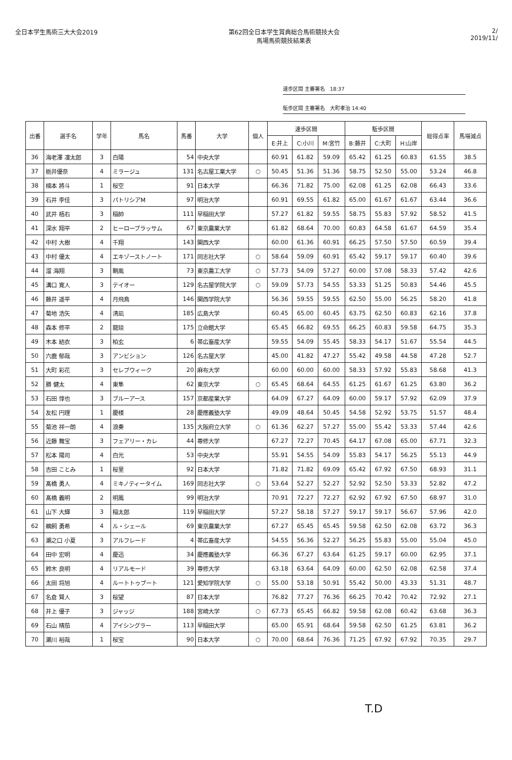全日本学生馬術三大大会2019 第62回全日本学生賞典総合馬術競技大会
馬場馬術競技結果表
2/
2019/11/
速歩区間 主審署名 18:37
駈歩区間 主審署名 大町孝治 14:40
| 出番 | 選手名 | 学年 | 馬名 | 馬番 | 大学 | 個人 | 速歩区間 | | | 駈歩区間 | | | 総得点率 | 馬場減点 |
| --- | --- | --- | --- | --- | --- | --- | --- | --- | --- | --- | --- | --- | --- | --- |
| | | | | | | | E:井上 | C:小川 | M:宮竹 | B:藤井 | C:大町 | H:山岸 | | |
| 36 | 海老澤 凜太郎 | 3 | 白陽 | 54 | 中央大学 | | 60.91 | 61.82 | 59.09 | 65.42 | 61.25 | 60.83 | 61.55 | 38.5 |
| 37 | 栃井優奈 | 4 | ミラージュ | 131 | 名古屋工業大学 | ○ | 50.45 | 51.36 | 51.36 | 58.75 | 52.50 | 55.00 | 53.24 | 46.8 |
| 38 | 楠本 將斗 | 1 | 桜空 | 91 | 日本大学 | | 66.36 | 71.82 | 75.00 | 62.08 | 61.25 | 62.08 | 66.43 | 33.6 |
| 39 | 石井 李佳 | 3 | パトリシアM | 97 | 明治大学 | | 60.91 | 69.55 | 61.82 | 65.00 | 61.67 | 61.67 | 63.44 | 36.6 |
| 40 | 武井 梧右 | 3 | 稲帥 | 111 | 早稲田大学 | | 57.27 | 61.82 | 59.55 | 58.75 | 55.83 | 57.92 | 58.52 | 41.5 |
| 41 | 深水 翔平 | 2 | ヒーローブラッサム | 67 | 東京農業大学 | | 61.82 | 68.64 | 70.00 | 60.83 | 64.58 | 61.67 | 64.59 | 35.4 |
| 42 | 中村 大樹 | 4 | 千翔 | 143 | 関西大学 | | 60.00 | 61.36 | 60.91 | 66.25 | 57.50 | 57.50 | 60.59 | 39.4 |
| 43 | 中村 優太 | 4 | エキゾーストノート | 171 | 同志社大学 | ○ | 58.64 | 59.09 | 60.91 | 65.42 | 59.17 | 59.17 | 60.40 | 39.6 |
| 44 | 溜 海翔 | 3 | 鞘風 | 73 | 東京農工大学 | ○ | 57.73 | 54.09 | 57.27 | 60.00 | 57.08 | 58.33 | 57.42 | 42.6 |
| 45 | 溝口 寛人 | 3 | テイオー | 129 | 名古屋学院大学 | ○ | 59.09 | 57.73 | 54.55 | 53.33 | 51.25 | 50.83 | 54.46 | 45.5 |
| 46 | 藤井 遥平 | 4 | 月飛鳥 | 146 | 関西学院大学 | | 56.36 | 59.55 | 59.55 | 62.50 | 55.00 | 56.25 | 58.20 | 41.8 |
| 47 | 菊地 浩矢 | 4 | 清凪 | 185 | 広島大学 | | 60.45 | 65.00 | 60.45 | 63.75 | 62.50 | 60.83 | 62.16 | 37.8 |
| 48 | 森本 修平 | 2 | 龍琰 | 175 | 立命館大学 | | 65.45 | 66.82 | 69.55 | 66.25 | 60.83 | 59.58 | 64.75 | 35.3 |
| 49 | 木本 結衣 | 3 | 柏玄 | 6 | 帯広畜産大学 | | 59.55 | 54.09 | 55.45 | 58.33 | 54.17 | 51.67 | 55.54 | 44.5 |
| 50 | 六鹿 郁哉 | 3 | アンビション | 126 | 名古屋大学 | | 45.00 | 41.82 | 47.27 | 55.42 | 49.58 | 44.58 | 47.28 | 52.7 |
| 51 | 大町 彩花 | 3 | セレブウィーク | 20 | 麻布大学 | | 60.00 | 60.00 | 60.00 | 58.33 | 57.92 | 55.83 | 58.68 | 41.3 |
| 52 | 勝 健太 | 4 | 東隼 | 62 | 東京大学 | ○ | 65.45 | 68.64 | 64.55 | 61.25 | 61.67 | 61.25 | 63.80 | 36.2 |
| 53 | 石田 惇也 | 3 | ブルーアース | 157 | 京都産業大学 | | 64.09 | 67.27 | 64.09 | 60.00 | 59.17 | 57.92 | 62.09 | 37.9 |
| 54 | 友松 円理 | 1 | 慶楼 | 28 | 慶應義塾大学 | | 49.09 | 48.64 | 50.45 | 54.58 | 52.92 | 53.75 | 51.57 | 48.4 |
| 55 | 菊池 祥一朗 | 4 | 浪奏 | 135 | 大阪府立大学 | ○ | 61.36 | 62.27 | 57.27 | 55.00 | 55.42 | 53.33 | 57.44 | 42.6 |
| 56 | 近藤 舞宝 | 3 | フェアリー・カレ | 44 | 専修大学 | | 67.27 | 72.27 | 70.45 | 64.17 | 67.08 | 65.00 | 67.71 | 32.3 |
| 57 | 松本 陽司 | 4 | 白光 | 53 | 中央大学 | | 55.91 | 54.55 | 54.09 | 55.83 | 54.17 | 56.25 | 55.13 | 44.9 |
| 58 | 吉田 ことみ | 1 | 桜里 | 92 | 日本大学 | | 71.82 | 71.82 | 69.09 | 65.42 | 67.92 | 67.50 | 68.93 | 31.1 |
| 59 | 髙橋 勇人 | 4 | ミキノティータイム | 169 | 同志社大学 | ○ | 53.64 | 52.27 | 52.27 | 52.92 | 52.50 | 53.33 | 52.82 | 47.2 |
| 60 | 髙橋 義明 | 2 | 明鳳 | 99 | 明治大学 | | 70.91 | 72.27 | 72.27 | 62.92 | 67.92 | 67.50 | 68.97 | 31.0 |
| 61 | 山下 大輝 | 3 | 稲太郎 | 119 | 早稲田大学 | | 57.27 | 58.18 | 57.27 | 59.17 | 59.17 | 56.67 | 57.96 | 42.0 |
| 62 | 鵜飼 勇希 | 4 | ル・シェール | 69 | 東京農業大学 | | 67.27 | 65.45 | 65.45 | 59.58 | 62.50 | 62.08 | 63.72 | 36.3 |
| 63 | 瀬之口 小夏 | 3 | アルフレード | 4 | 帯広畜産大学 | | 54.55 | 56.36 | 52.27 | 56.25 | 55.83 | 55.00 | 55.04 | 45.0 |
| 64 | 田中 宏明 | 4 | 慶迅 | 34 | 慶應義塾大学 | | 66.36 | 67.27 | 63.64 | 61.25 | 59.17 | 60.00 | 62.95 | 37.1 |
| 65 | 鈴木 良明 | 4 | リアルモード | 39 | 専修大学 | | 63.18 | 63.64 | 64.09 | 60.00 | 62.50 | 62.08 | 62.58 | 37.4 |
| 66 | 太田 将旭 | 4 | ルートトゥブート | 121 | 愛知学院大学 | ○ | 55.00 | 53.18 | 50.91 | 55.42 | 50.00 | 43.33 | 51.31 | 48.7 |
| 67 | 名倉 賢人 | 3 | 桜望 | 87 | 日本大学 | | 76.82 | 77.27 | 76.36 | 66.25 | 70.42 | 70.42 | 72.92 | 27.1 |
| 68 | 井上 優子 | 3 | ジャッジ | 188 | 宮崎大学 | ○ | 67.73 | 65.45 | 66.82 | 59.58 | 62.08 | 60.42 | 63.68 | 36.3 |
| 69 | 石山 晴茄 | 4 | アイシングラー | 113 | 早稲田大学 | | 65.00 | 65.91 | 68.64 | 59.58 | 62.50 | 61.25 | 63.81 | 36.2 |
| 70 | 瀬川 裕哉 | 1 | 桜宝 | 90 | 日本大学 | ○ | 70.00 | 68.64 | 76.36 | 71.25 | 67.92 | 67.92 | 70.35 | 29.7 |
T.D